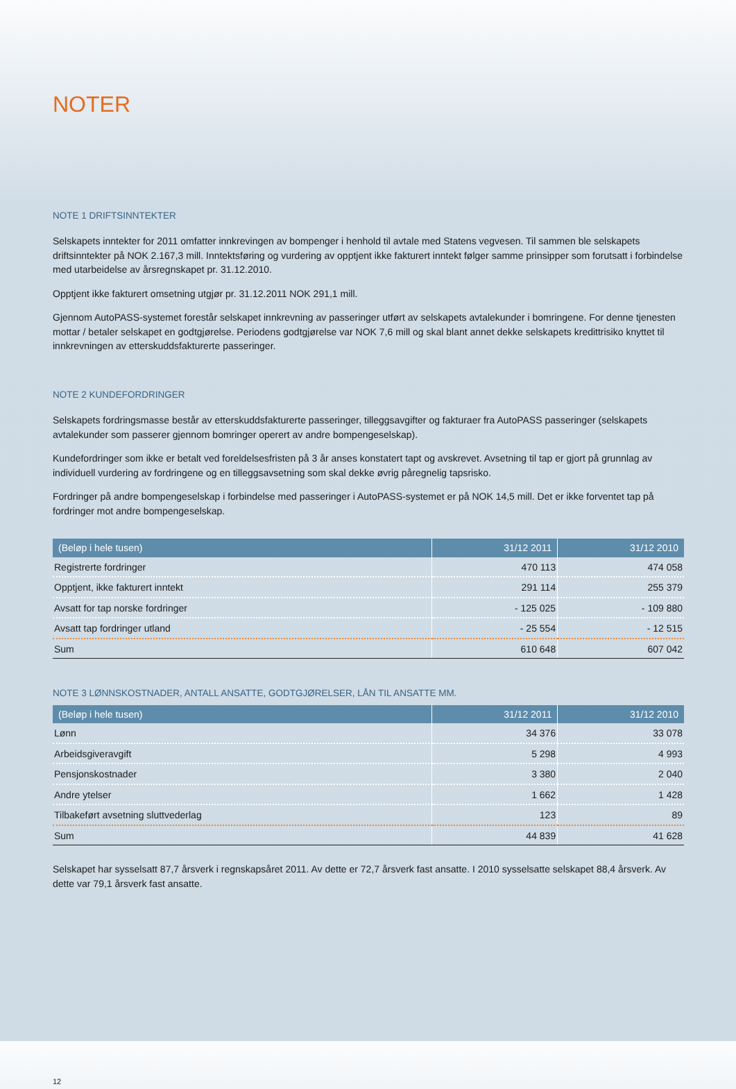NOTER
NOTE 1 DRIFTSINNTEKTER
Selskapets inntekter for 2011 omfatter innkrevingen av bompenger i henhold til avtale med Statens vegvesen. Til sammen ble selskapets driftsinntekter på NOK 2.167,3 mill. Inntektsføring og vurdering av opptjent ikke fakturert inntekt følger samme prinsipper som forutsatt i forbindelse med utarbeidelse av årsregnskapet pr. 31.12.2010.
Opptjent ikke fakturert omsetning utgjør pr. 31.12.2011 NOK 291,1 mill.
Gjennom AutoPASS-systemet forestår selskapet innkrevning av passeringer utført av selskapets avtalekunder i bomringene. For denne tjenesten mottar / betaler selskapet en godtgjørelse. Periodens godtgjørelse var NOK 7,6 mill og skal blant annet dekke selskapets kredittrisiko knyttet til innkrevningen av etterskuddsfakturerte passeringer.
NOTE 2 KUNDEFORDRINGER
Selskapets fordringsmasse består av etterskuddsfakturerte passeringer, tilleggsavgifter og fakturaer fra AutoPASS passeringer (selskapets avtalekunder som passerer gjennom bomringer operert av andre bompengeselskap).
Kundefordringer som ikke er betalt ved foreldelsesfristen på 3 år anses konstatert tapt og avskrevet. Avsetning til tap er gjort på grunnlag av individuell vurdering av fordringene og en tilleggsavsetning som skal dekke øvrig påregnelig tapsrisko.
Fordringer på andre bompengeselskap i forbindelse med passeringer i AutoPASS-systemet er på NOK 14,5 mill. Det er ikke forventet tap på fordringer mot andre bompengeselskap.
| (Beløp i hele tusen) | 31/12 2011 | 31/12 2010 |
| --- | --- | --- |
| Registrerte fordringer | 470 113 | 474 058 |
| Opptjent, ikke fakturert inntekt | 291 114 | 255 379 |
| Avsatt for tap norske fordringer | - 125 025 | - 109 880 |
| Avsatt tap fordringer utland | - 25 554 | - 12 515 |
| Sum | 610 648 | 607 042 |
NOTE 3 LØNNSKOSTNADER, ANTALL ANSATTE, GODTGJØRELSER, LÅN TIL ANSATTE MM.
| (Beløp i hele tusen) | 31/12 2011 | 31/12 2010 |
| --- | --- | --- |
| Lønn | 34 376 | 33 078 |
| Arbeidsgiveravgift | 5 298 | 4 993 |
| Pensjonskostnader | 3 380 | 2 040 |
| Andre ytelser | 1 662 | 1 428 |
| Tilbakeført avsetning sluttvederlag | 123 | 89 |
| Sum | 44 839 | 41 628 |
Selskapet har sysselsatt 87,7 årsverk i regnskapsåret 2011. Av dette er 72,7 årsverk fast ansatte. I 2010 sysselsatte selskapet 88,4 årsverk. Av dette var 79,1 årsverk fast ansatte.
12